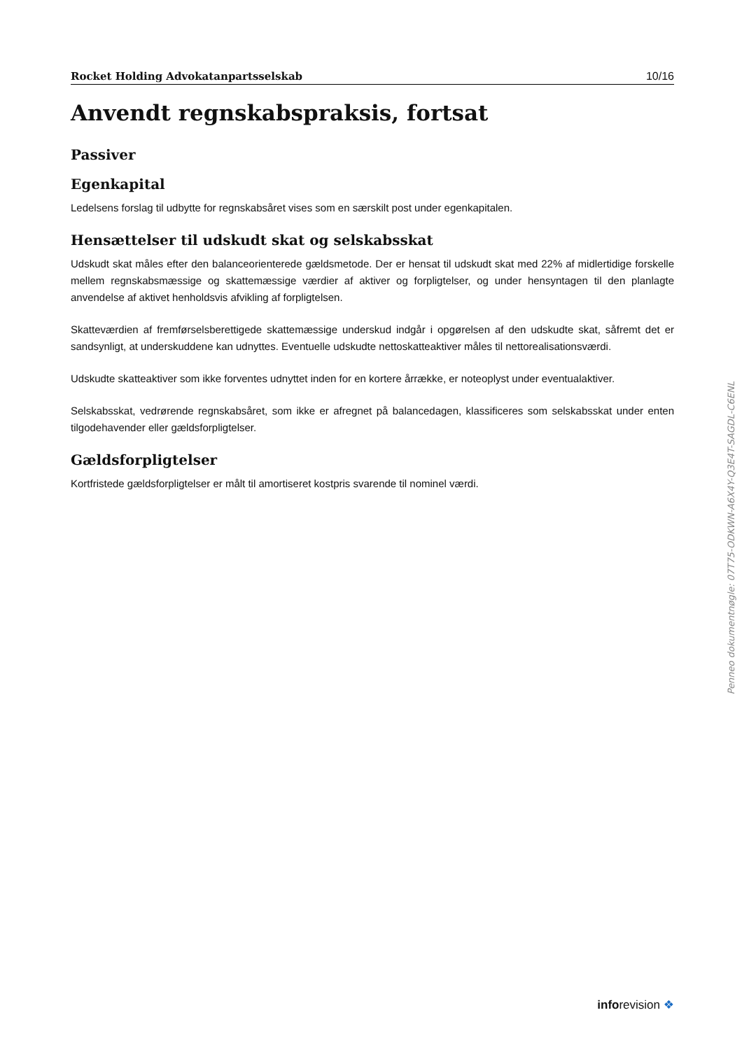Rocket Holding Advokatanpartsselskab 10/16
Anvendt regnskabspraksis, fortsat
Passiver
Egenkapital
Ledelsens forslag til udbytte for regnskabsåret vises som en særskilt post under egenkapitalen.
Hensættelser til udskudt skat og selskabsskat
Udskudt skat måles efter den balanceorienterede gældsmetode. Der er hensat til udskudt skat med 22% af midlertidige forskelle mellem regnskabsmæssige og skattemæssige værdier af aktiver og forpligtelser, og under hensyntagen til den planlagte anvendelse af aktivet henholdsvis afvikling af forpligtelsen.
Skatteværdien af fremførselsberettigede skattemæssige underskud indgår i opgørelsen af den udskudte skat, såfremt det er sandsynligt, at underskuddene kan udnyttes. Eventuelle udskudte nettoskatteaktiver måles til nettorealisationsværdi.
Udskudte skatteaktiver som ikke forventes udnyttet inden for en kortere årrække, er noteoplyst under eventualaktiver.
Selskabsskat, vedrørende regnskabsåret, som ikke er afregnet på balancedagen, klassificeres som selskabsskat under enten tilgodehavender eller gældsforpligtelser.
Gældsforpligtelser
Kortfristede gældsforpligtelser er målt til amortiseret kostpris svarende til nominel værdi.
Penneo dokumentnøgle: 07T75-ODKWN-A6X4Y-Q3E4T-SAGDL-C6ENL
inforevision ❖